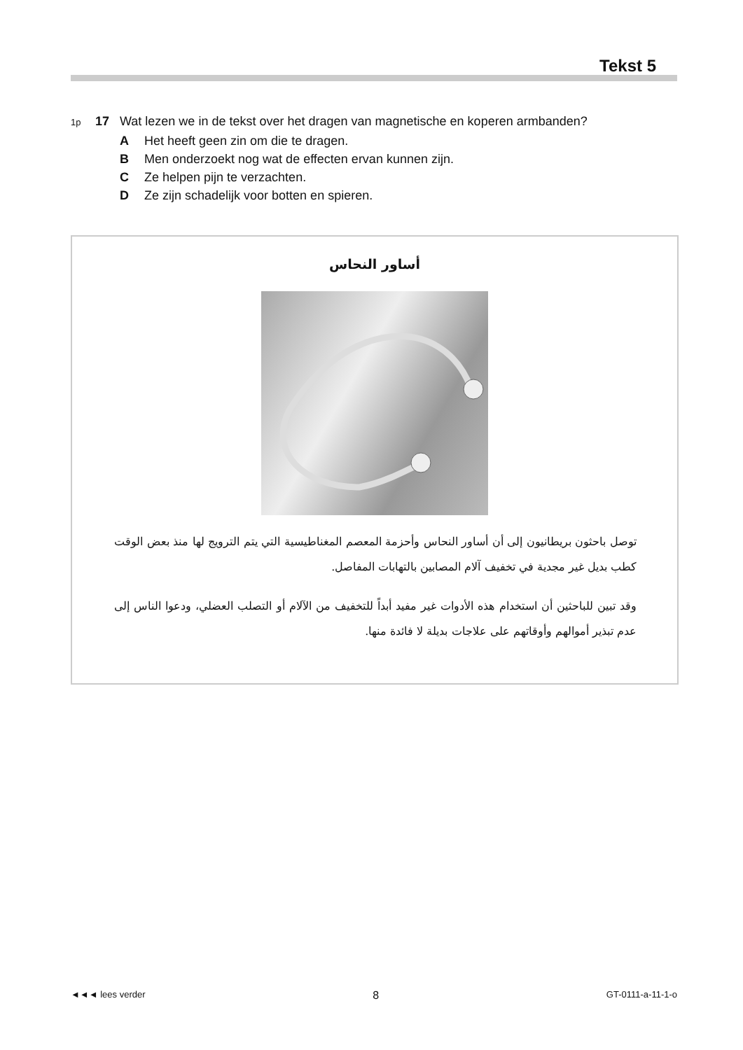Tekst 5
1p 17 Wat lezen we in de tekst over het dragen van magnetische en koperen armbanden?
A Het heeft geen zin om die te dragen.
B Men onderzoekt nog wat de effecten ervan kunnen zijn.
C Ze helpen pijn te verzachten.
D Ze zijn schadelijk voor botten en spieren.
أساور النحاس
توصل باحثون بريطانيون إلى أن أساور النحاس وأحزمة المعصم المغناطيسية التي يتم الترويج لها منذ بعض الوقت كطب بديل غير مجدية في تخفيف آلام المصابين بالتهابات المفاصل.
وقد تبين للباحثين أن استخدام هذه الأدوات غير مفيد أبداً للتخفيف من الآلام أو التصلب العضلي، ودعوا الناس إلى عدم تبذير أموالهم وأوقاتهم على علاجات بديلة لا فائدة منها.
◄◄◄ lees verder 8 GT-0111-a-11-1-o